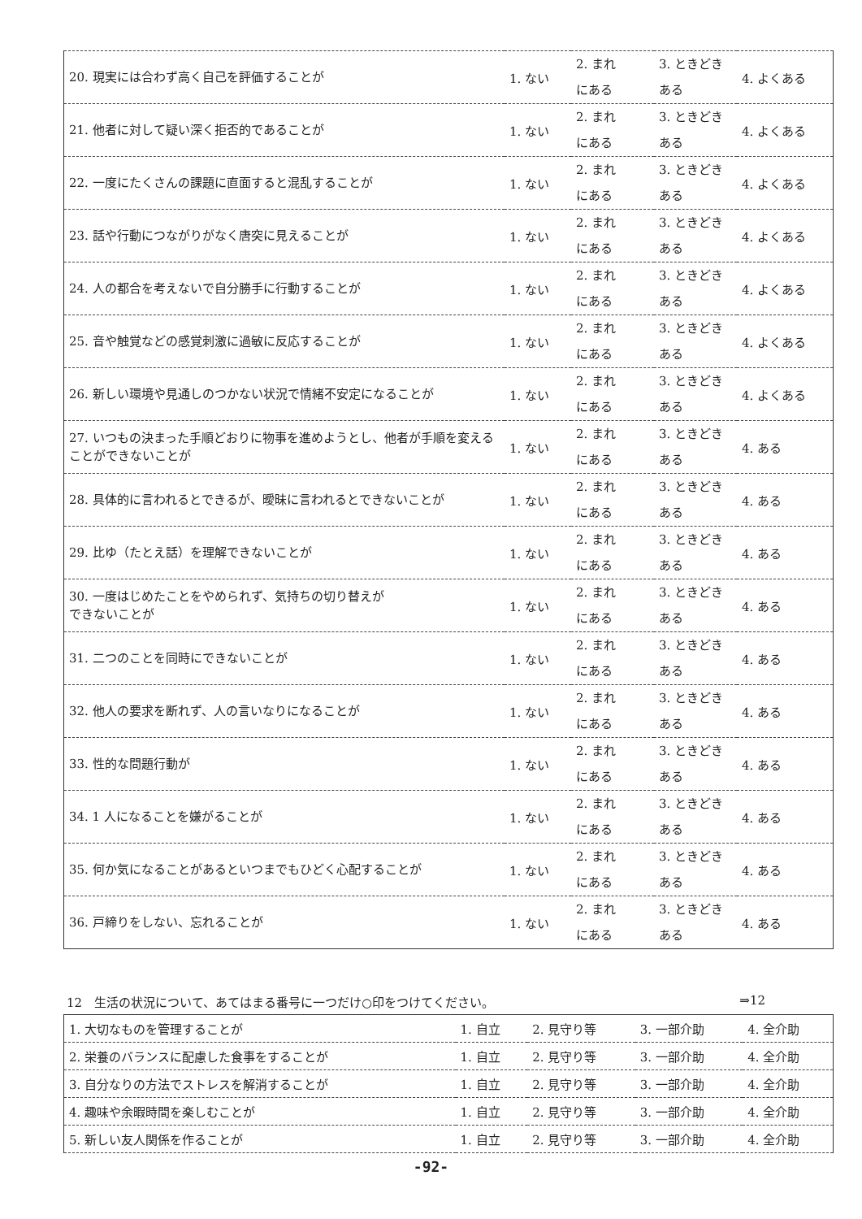| 20. 現実には合わず高く自己を評価することが | 1. ない | 2. まれ にある | 3. ときどき ある | 4. よくある |
| 21. 他者に対して疑い深く拒否的であることが | 1. ない | 2. まれ にある | 3. ときどき ある | 4. よくある |
| 22. 一度にたくさんの課題に直面すると混乱することが | 1. ない | 2. まれ にある | 3. ときどき ある | 4. よくある |
| 23. 話や行動につながりがなく唐突に見えることが | 1. ない | 2. まれ にある | 3. ときどき ある | 4. よくある |
| 24. 人の都合を考えないで自分勝手に行動することが | 1. ない | 2. まれ にある | 3. ときどき ある | 4. よくある |
| 25. 音や触覚などの感覚刺激に過敏に反応することが | 1. ない | 2. まれ にある | 3. ときどき ある | 4. よくある |
| 26. 新しい環境や見通しのつかない状況で情緒不安定になることが | 1. ない | 2. まれ にある | 3. ときどき ある | 4. よくある |
| 27. いつもの決まった手順どおりに物事を進めようとし、他者が手順を変えることができないことが | 1. ない | 2. まれ にある | 3. ときどき ある | 4. ある |
| 28. 具体的に言われるとできるが、曖昧に言われるとできないことが | 1. ない | 2. まれ にある | 3. ときどき ある | 4. ある |
| 29. 比ゆ（たとえ話）を理解できないことが | 1. ない | 2. まれ にある | 3. ときどき ある | 4. ある |
| 30. 一度はじめたことをやめられず、気持ちの切り替えが できないことが | 1. ない | 2. まれ にある | 3. ときどき ある | 4. ある |
| 31. 二つのことを同時にできないことが | 1. ない | 2. まれ にある | 3. ときどき ある | 4. ある |
| 32. 他人の要求を断れず、人の言いなりになることが | 1. ない | 2. まれ にある | 3. ときどき ある | 4. ある |
| 33. 性的な問題行動が | 1. ない | 2. まれ にある | 3. ときどき ある | 4. ある |
| 34. 1 人になることを嫌がることが | 1. ない | 2. まれ にある | 3. ときどき ある | 4. ある |
| 35. 何か気になることがあるといつまでもひどく心配することが | 1. ない | 2. まれ にある | 3. ときどき ある | 4. ある |
| 36. 戸締りをしない、忘れることが | 1. ない | 2. まれ にある | 3. ときどき ある | 4. ある |
12　生活の状況について、あてはまる番号に一つだけ○印をつけてください。 ⇒12
| 1. 大切なものを管理することが | 1. 自立 | 2. 見守り等 | 3. 一部介助 | 4. 全介助 |
| 2. 栄養のバランスに配慮した食事をすることが | 1. 自立 | 2. 見守り等 | 3. 一部介助 | 4. 全介助 |
| 3. 自分なりの方法でストレスを解消することが | 1. 自立 | 2. 見守り等 | 3. 一部介助 | 4. 全介助 |
| 4. 趣味や余暇時間を楽しむことが | 1. 自立 | 2. 見守り等 | 3. 一部介助 | 4. 全介助 |
| 5. 新しい友人関係を作ることが | 1. 自立 | 2. 見守り等 | 3. 一部介助 | 4. 全介助 |
-92-